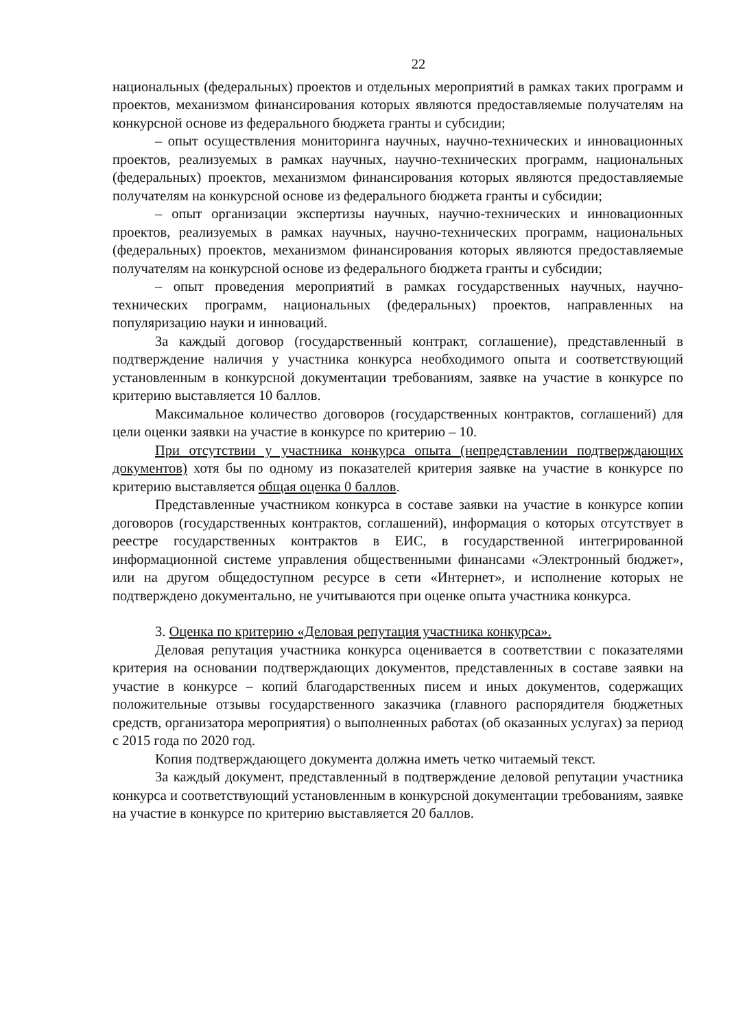22
национальных (федеральных) проектов и отдельных мероприятий в рамках таких программ и проектов, механизмом финансирования которых являются предоставляемые получателям на конкурсной основе из федерального бюджета гранты и субсидии;
– опыт осуществления мониторинга научных, научно-технических и инновационных проектов, реализуемых в рамках научных, научно-технических программ, национальных (федеральных) проектов, механизмом финансирования которых являются предоставляемые получателям на конкурсной основе из федерального бюджета гранты и субсидии;
– опыт организации экспертизы научных, научно-технических и инновационных проектов, реализуемых в рамках научных, научно-технических программ, национальных (федеральных) проектов, механизмом финансирования которых являются предоставляемые получателям на конкурсной основе из федерального бюджета гранты и субсидии;
– опыт проведения мероприятий в рамках государственных научных, научно-технических программ, национальных (федеральных) проектов, направленных на популяризацию науки и инноваций.
За каждый договор (государственный контракт, соглашение), представленный в подтверждение наличия у участника конкурса необходимого опыта и соответствующий установленным в конкурсной документации требованиям, заявке на участие в конкурсе по критерию выставляется 10 баллов.
Максимальное количество договоров (государственных контрактов, соглашений) для цели оценки заявки на участие в конкурсе по критерию – 10.
При отсутствии у участника конкурса опыта (непредставлении подтверждающих документов) хотя бы по одному из показателей критерия заявке на участие в конкурсе по критерию выставляется общая оценка 0 баллов.
Представленные участником конкурса в составе заявки на участие в конкурсе копии договоров (государственных контрактов, соглашений), информация о которых отсутствует в реестре государственных контрактов в ЕИС, в государственной интегрированной информационной системе управления общественными финансами «Электронный бюджет», или на другом общедоступном ресурсе в сети «Интернет», и исполнение которых не подтверждено документально, не учитываются при оценке опыта участника конкурса.
3. Оценка по критерию «Деловая репутация участника конкурса».
Деловая репутация участника конкурса оценивается в соответствии с показателями критерия на основании подтверждающих документов, представленных в составе заявки на участие в конкурсе – копий благодарственных писем и иных документов, содержащих положительные отзывы государственного заказчика (главного распорядителя бюджетных средств, организатора мероприятия) о выполненных работах (об оказанных услугах) за период с 2015 года по 2020 год.
Копия подтверждающего документа должна иметь четко читаемый текст.
За каждый документ, представленный в подтверждение деловой репутации участника конкурса и соответствующий установленным в конкурсной документации требованиям, заявке на участие в конкурсе по критерию выставляется 20 баллов.